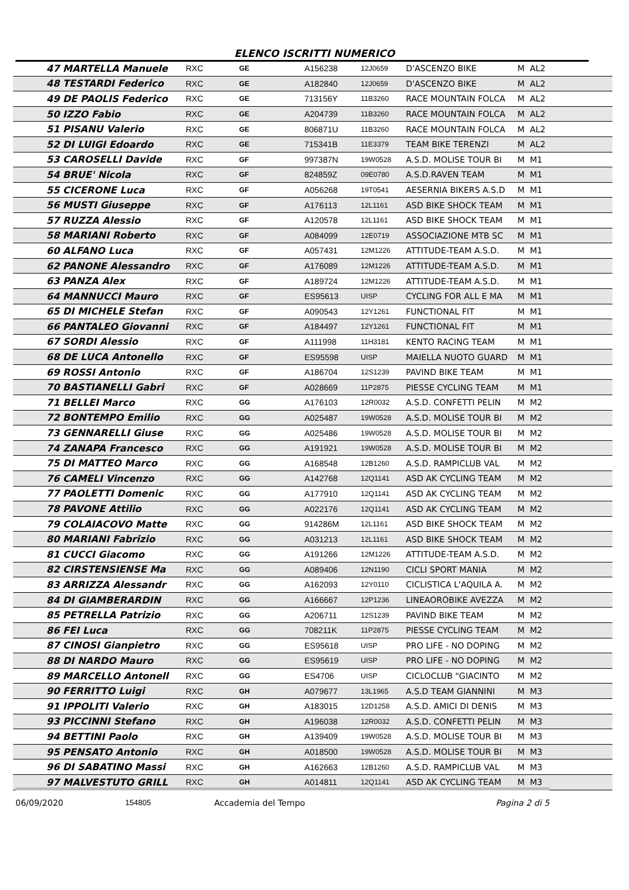ELENCO ISCRITTI NUMERICO
| 47 MARTELLA Manuele | RXC | GE | A156238 | 12J0659 | D'ASCENZO BIKE | M AL2 |
| 48 TESTARDI Federico | RXC | GE | A182840 | 12J0659 | D'ASCENZO BIKE | M AL2 |
| 49 DE PAOLIS Federico | RXC | GE | 713156Y | 11B3260 | RACE MOUNTAIN FOLCA | M AL2 |
| 50 IZZO Fabio | RXC | GE | A204739 | 11B3260 | RACE MOUNTAIN FOLCA | M AL2 |
| 51 PISANU Valerio | RXC | GE | 806871U | 11B3260 | RACE MOUNTAIN FOLCA | M AL2 |
| 52 DI LUIGI Edoardo | RXC | GE | 715341B | 11E3379 | TEAM BIKE TERENZI | M AL2 |
| 53 CAROSELLI Davide | RXC | GF | 997387N | 19W0528 | A.S.D. MOLISE TOUR BI | M M1 |
| 54 BRUE' Nicola | RXC | GF | 824859Z | 09E0780 | A.S.D.RAVEN TEAM | M M1 |
| 55 CICERONE Luca | RXC | GF | A056268 | 19T0541 | AESERNIA BIKERS A.S.D | M M1 |
| 56 MUSTI Giuseppe | RXC | GF | A176113 | 12L1161 | ASD BIKE SHOCK TEAM | M M1 |
| 57 RUZZA Alessio | RXC | GF | A120578 | 12L1161 | ASD BIKE SHOCK TEAM | M M1 |
| 58 MARIANI Roberto | RXC | GF | A084099 | 12E0719 | ASSOCIAZIONE MTB SC | M M1 |
| 60 ALFANO Luca | RXC | GF | A057431 | 12M1226 | ATTITUDE-TEAM A.S.D. | M M1 |
| 62 PANONE Alessandro | RXC | GF | A176089 | 12M1226 | ATTITUDE-TEAM A.S.D. | M M1 |
| 63 PANZA Alex | RXC | GF | A189724 | 12M1226 | ATTITUDE-TEAM A.S.D. | M M1 |
| 64 MANNUCCI Mauro | RXC | GF | ES95613 | UISP | CYCLING FOR ALL E MA | M M1 |
| 65 DI MICHELE Stefan | RXC | GF | A090543 | 12Y1261 | FUNCTIONAL FIT | M M1 |
| 66 PANTALEO Giovanni | RXC | GF | A184497 | 12Y1261 | FUNCTIONAL FIT | M M1 |
| 67 SORDI Alessio | RXC | GF | A111998 | 11H3181 | KENTO RACING TEAM | M M1 |
| 68 DE LUCA Antonello | RXC | GF | ES95598 | UISP | MAIELLA NUOTO GUARD | M M1 |
| 69 ROSSI Antonio | RXC | GF | A186704 | 12S1239 | PAVIND BIKE TEAM | M M1 |
| 70 BASTIANELLI Gabri | RXC | GF | A028669 | 11P2875 | PIESSE CYCLING TEAM | M M1 |
| 71 BELLEI Marco | RXC | GG | A176103 | 12R0032 | A.S.D. CONFETTI PELIN | M M2 |
| 72 BONTEMPO Emilio | RXC | GG | A025487 | 19W0528 | A.S.D. MOLISE TOUR BI | M M2 |
| 73 GENNARELLI Giuse | RXC | GG | A025486 | 19W0528 | A.S.D. MOLISE TOUR BI | M M2 |
| 74 ZANAPA Francesco | RXC | GG | A191921 | 19W0528 | A.S.D. MOLISE TOUR BI | M M2 |
| 75 DI MATTEO Marco | RXC | GG | A168548 | 12B1260 | A.S.D. RAMPICLUB VAL | M M2 |
| 76 CAMELI Vincenzo | RXC | GG | A142768 | 12Q1141 | ASD AK CYCLING TEAM | M M2 |
| 77 PAOLETTI Domenic | RXC | GG | A177910 | 12Q1141 | ASD AK CYCLING TEAM | M M2 |
| 78 PAVONE Attilio | RXC | GG | A022176 | 12Q1141 | ASD AK CYCLING TEAM | M M2 |
| 79 COLAIACOVO Matte | RXC | GG | 914286M | 12L1161 | ASD BIKE SHOCK TEAM | M M2 |
| 80 MARIANI Fabrizio | RXC | GG | A031213 | 12L1161 | ASD BIKE SHOCK TEAM | M M2 |
| 81 CUCCI Giacomo | RXC | GG | A191266 | 12M1226 | ATTITUDE-TEAM A.S.D. | M M2 |
| 82 CIRSTENSIENSE Ma | RXC | GG | A089406 | 12N1190 | CICLI SPORT MANIA | M M2 |
| 83 ARRIZZA Alessandr | RXC | GG | A162093 | 12Y0110 | CICLISTICA L'AQUILA A. | M M2 |
| 84 DI GIAMBERARDIN | RXC | GG | A166667 | 12P1236 | LINEAOROBIKE AVEZZA | M M2 |
| 85 PETRELLA Patrizio | RXC | GG | A206711 | 12S1239 | PAVIND BIKE TEAM | M M2 |
| 86 FEI Luca | RXC | GG | 708211K | 11P2875 | PIESSE CYCLING TEAM | M M2 |
| 87 CINOSI Gianpietro | RXC | GG | ES95618 | UISP | PRO LIFE - NO DOPING | M M2 |
| 88 DI NARDO Mauro | RXC | GG | ES95619 | UISP | PRO LIFE - NO DOPING | M M2 |
| 89 MARCELLO Antonell | RXC | GG | ES4706 | UISP | CICLOCLUB "GIACINTO | M M2 |
| 90 FERRITTO Luigi | RXC | GH | A079677 | 13L1965 | A.S.D TEAM GIANNINI | M M3 |
| 91 IPPOLITI Valerio | RXC | GH | A183015 | 12D1258 | A.S.D. AMICI DI DENIS | M M3 |
| 93 PICCINNI Stefano | RXC | GH | A196038 | 12R0032 | A.S.D. CONFETTI PELIN | M M3 |
| 94 BETTINI Paolo | RXC | GH | A139409 | 19W0528 | A.S.D. MOLISE TOUR BI | M M3 |
| 95 PENSATO Antonio | RXC | GH | A018500 | 19W0528 | A.S.D. MOLISE TOUR BI | M M3 |
| 96 DI SABATINO Massi | RXC | GH | A162663 | 12B1260 | A.S.D. RAMPICLUB VAL | M M3 |
| 97 MALVESTUTO GRILL | RXC | GH | A014811 | 12Q1141 | ASD AK CYCLING TEAM | M M3 |
06/09/2020 154805 Accademia del Tempo Pagina 2 di 5